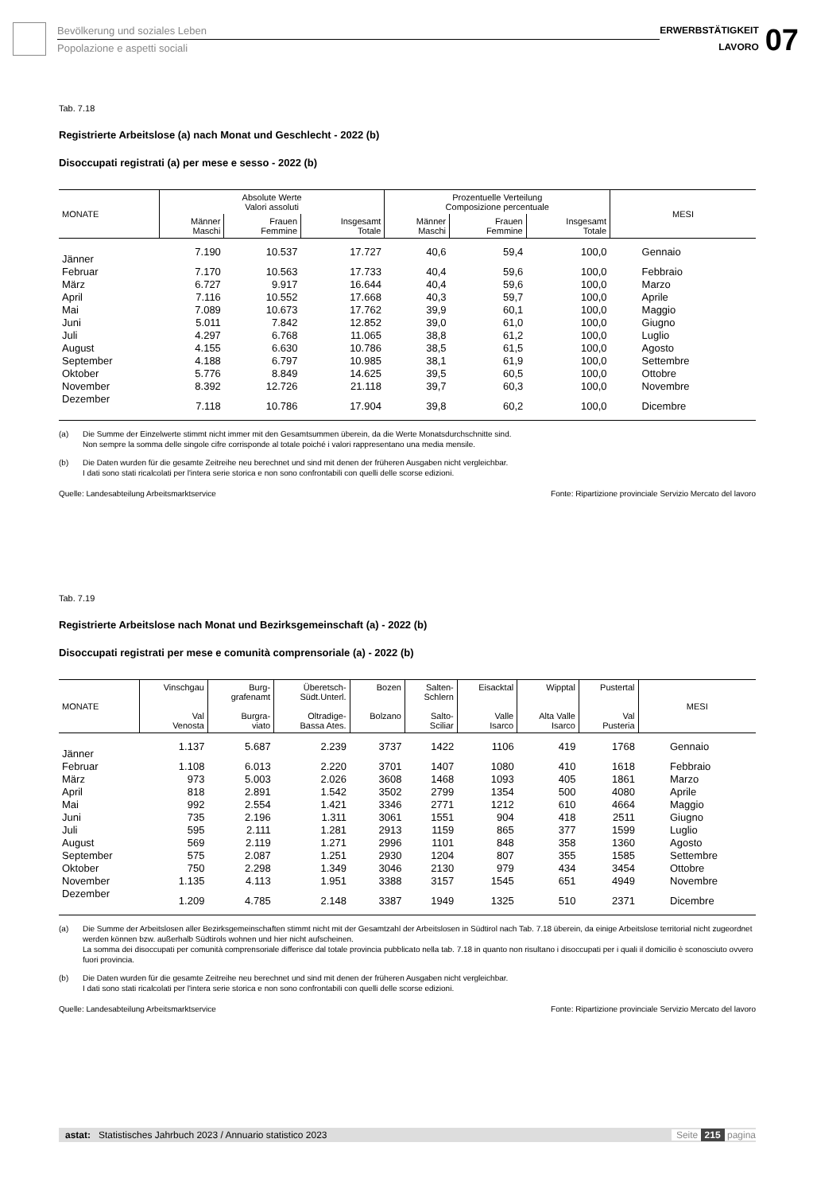Bevölkerung und soziales Leben
Popolazione e aspetti sociali
ERWERBSTÄTIGKEIT
LAVORO
07
Tab. 7.18
Registrierte Arbeitslose (a) nach Monat und Geschlecht - 2022 (b)
Disoccupati registrati (a) per mese e sesso - 2022 (b)
| MONATE | Absolute Werte Valori assoluti | | | Prozentuelle Verteilung Composizione percentuale | | | MESI |
| --- | --- | --- | --- | --- | --- | --- | --- |
| | Männer Maschi | Frauen Femmine | Insgesamt Totale | Männer Maschi | Frauen Femmine | Insgesamt Totale | |
| Jänner | 7.190 | 10.537 | 17.727 | 40,6 | 59,4 | 100,0 | Gennaio |
| Februar | 7.170 | 10.563 | 17.733 | 40,4 | 59,6 | 100,0 | Febbraio |
| März | 6.727 | 9.917 | 16.644 | 40,4 | 59,6 | 100,0 | Marzo |
| April | 7.116 | 10.552 | 17.668 | 40,3 | 59,7 | 100,0 | Aprile |
| Mai | 7.089 | 10.673 | 17.762 | 39,9 | 60,1 | 100,0 | Maggio |
| Juni | 5.011 | 7.842 | 12.852 | 39,0 | 61,0 | 100,0 | Giugno |
| Juli | 4.297 | 6.768 | 11.065 | 38,8 | 61,2 | 100,0 | Luglio |
| August | 4.155 | 6.630 | 10.786 | 38,5 | 61,5 | 100,0 | Agosto |
| September | 4.188 | 6.797 | 10.985 | 38,1 | 61,9 | 100,0 | Settembre |
| Oktober | 5.776 | 8.849 | 14.625 | 39,5 | 60,5 | 100,0 | Ottobre |
| November | 8.392 | 12.726 | 21.118 | 39,7 | 60,3 | 100,0 | Novembre |
| Dezember | 7.118 | 10.786 | 17.904 | 39,8 | 60,2 | 100,0 | Dicembre |
(a) Die Summe der Einzelwerte stimmt nicht immer mit den Gesamtsummen überein, da die Werte Monatsdurchschnitte sind.
Non sempre la somma delle singole cifre corrisponde al totale poiché i valori rappresentano una media mensile.
(b) Die Daten wurden für die gesamte Zeitreihe neu berechnet und sind mit denen der früheren Ausgaben nicht vergleichbar.
I dati sono stati ricalcolati per l'intera serie storica e non sono confrontabili con quelli delle scorse edizioni.
Quelle: Landesabteilung Arbeitsmarktservice Fonte: Ripartizione provinciale Servizio Mercato del lavoro
Tab. 7.19
Registrierte Arbeitslose nach Monat und Bezirksgemeinschaft (a) - 2022 (b)
Disoccupati registrati per mese e comunità comprensoriale (a) - 2022 (b)
| MONATE | Vinschgau Val Venosta | Burg- grafenamt Burgra- viato | Überetsch- Südt.Unterl. Oltradige- Bassa Ates. | Bozen Bolzano | Salten- Schlern Salto- Sciliar | Eisacktal Valle Isarco | Wipptal Alta Valle Isarco | Pustertal Val Pusteria | MESI |
| --- | --- | --- | --- | --- | --- | --- | --- | --- | --- |
| Jänner | 1.137 | 5.687 | 2.239 | 3737 | 1422 | 1106 | 419 | 1768 | Gennaio |
| Februar | 1.108 | 6.013 | 2.220 | 3701 | 1407 | 1080 | 410 | 1618 | Febbraio |
| März | 973 | 5.003 | 2.026 | 3608 | 1468 | 1093 | 405 | 1861 | Marzo |
| April | 818 | 2.891 | 1.542 | 3502 | 2799 | 1354 | 500 | 4080 | Aprile |
| Mai | 992 | 2.554 | 1.421 | 3346 | 2771 | 1212 | 610 | 4664 | Maggio |
| Juni | 735 | 2.196 | 1.311 | 3061 | 1551 | 904 | 418 | 2511 | Giugno |
| Juli | 595 | 2.111 | 1.281 | 2913 | 1159 | 865 | 377 | 1599 | Luglio |
| August | 569 | 2.119 | 1.271 | 2996 | 1101 | 848 | 358 | 1360 | Agosto |
| September | 575 | 2.087 | 1.251 | 2930 | 1204 | 807 | 355 | 1585 | Settembre |
| Oktober | 750 | 2.298 | 1.349 | 3046 | 2130 | 979 | 434 | 3454 | Ottobre |
| November | 1.135 | 4.113 | 1.951 | 3388 | 3157 | 1545 | 651 | 4949 | Novembre |
| Dezember | 1.209 | 4.785 | 2.148 | 3387 | 1949 | 1325 | 510 | 2371 | Dicembre |
(a) Die Summe der Arbeitslosen aller Bezirksgemeinschaften stimmt nicht mit der Gesamtzahl der Arbeitslosen in Südtirol nach Tab. 7.18 überein, da einige Arbeitslose territorial nicht zugeordnet werden können bzw. außerhalb Südtirols wohnen und hier nicht aufscheinen.
La somma dei disoccupati per comunità comprensoriale differisce dal totale provincia pubblicato nella tab. 7.18 in quanto non risultano i disoccupati per i quali il domicilio è sconosciuto ovvero fuori provincia.
(b) Die Daten wurden für die gesamte Zeitreihe neu berechnet und sind mit denen der früheren Ausgaben nicht vergleichbar.
I dati sono stati ricalcolati per l'intera serie storica e non sono confrontabili con quelli delle scorse edizioni.
Quelle: Landesabteilung Arbeitsmarktservice Fonte: Ripartizione provinciale Servizio Mercato del lavoro
astat: Statistisches Jahrbuch 2023 / Annuario statistico 2023 Seite 215 pagina